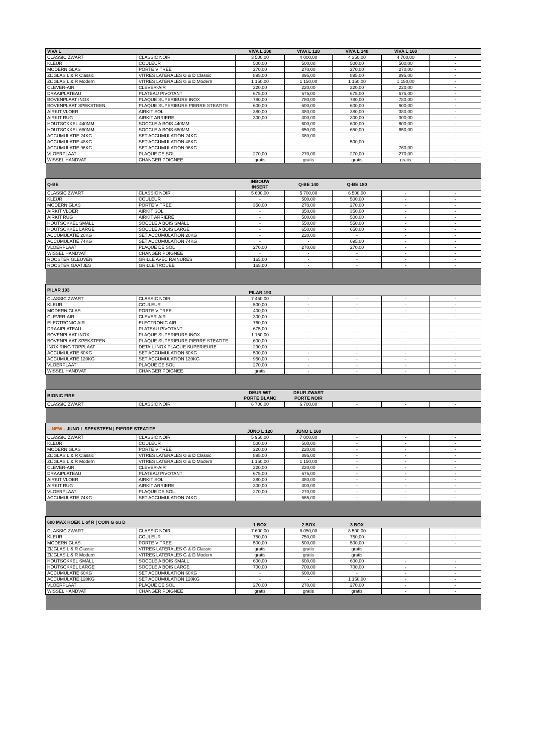| VIVA L | | VIVA L 100 | VIVA L 120 | VIVA L 140 | VIVA L 160 | |
| CLASSIC ZWART | CLASSIC NOIR | 3 500,00 | 4 000,00 | 4 350,00 | 4 700,00 | - |
| KLEUR | COULEUR | 500,00 | 500,00 | 500,00 | 500,00 | - |
| MODERN GLAS | PORTE VITREE | 270,00 | 270,00 | 270,00 | 270,00 | - |
| ZIJGLAS L & R Classic | VITRES LATERALES G & D Classic | 895,00 | 895,00 | 895,00 | 895,00 | - |
| ZIJGLAS L & R Modern | VITRES LATERALES G & D Modern | 1 150,00 | 1 150,00 | 1 150,00 | 1 150,00 | - |
| CLEVER-AIR | CLEVER-AIR | 220,00 | 220,00 | 220,00 | 220,00 | - |
| DRAAIPLATEAU | PLATEAU PIVOTANT | 675,00 | 675,00 | 675,00 | 675,00 | - |
| BOVENPLAAT INOX | PLAQUE SUPERIEURE INOX | 780,00 | 780,00 | 780,00 | 780,00 | - |
| BOVENPLAAT SPEKSTEEN | PLAQUE SUPERIEURE PIERRE STEATITE | 600,00 | 600,00 | 600,00 | 600,00 | - |
| AIRKIT VLOER | AIRKIT SOL | 380,00 | 380,00 | 380,00 | 380,00 | - |
| AIRKIT RUG | AIRKIT ARRIERE | 300,00 | 300,00 | 300,00 | 300,00 | - |
| HOUTSOKKEL 440MM | SOCCLE A BOIS 440MM | - | 600,00 | 600,00 | 600,00 | - |
| HOUTSOKKEL 680MM | SOCCLE A BOIS 680MM | - | 650,00 | 650,00 | 650,00 | - |
| ACCUMULATIE 24KG | SET ACCUMULATION 24KG | - | 380,00 | - | - | - |
| ACCUMULATIE 48KG | SET ACCUMULATION 48KG | - | - | 500,00 | - | - |
| ACCUMULATIE 96KG | SET ACCUMULATION 96KG | - | - | - | 760,00 | - |
| VLOERPLAAT | PLAQUE DE SOL | 270,00 | 270,00 | 270,00 | 270,00 | - |
| WISSEL HANDVAT | CHANGER POIGNEE | gratis | gratis | gratis | gratis | - |
| Q-BE | | INBOUW INSERT | Q-BE 140 | Q-BE 180 | | |
| CLASSIC ZWART | CLASSIC NOIR | 5 600,00 | 5 700,00 | 6 500,00 | - | - |
| KLEUR | COULEUR | - | 500,00 | 500,00 | - | - |
| MODERN GLAS | PORTE VITREE | 350,00 | 270,00 | 270,00 | - | - |
| AIRKIT VLOER | AIRKIT SOL | - | 350,00 | 350,00 | - | - |
| AIRKIT RUG | AIRKIT ARRIERE | - | 500,00 | 500,00 | - | - |
| HOUTSOKKEL SMALL | SOCCLE A BOIS SMALL | - | 550,00 | 550,00 | - | - |
| HOUTSOKKEL LARGE | SOCCLE A BOIS LARGE | - | 650,00 | 650,00 | - | - |
| ACCUMULATIE 20KG | SET ACCUMULATION 20KG | - | 220,00 | - | - | - |
| ACCUMULATIE 74KG | SET ACCUMULATION 74KG | - | - | 695,00 | - | - |
| VLOERPLAAT | PLAQUE DE SOL | 270,00 | 270,00 | 270,00 | - | - |
| WISSEL HANDVAT | CHANGER POIGNEE | - | - | - | - | - |
| ROOSTER GLEUVEN | GRILLE AVEC RAINURES | 165,00 | - | - | - | - |
| ROOSTER GAATJES | GRILLE TROUEE | 165,00 | - | - | - | - |
| PILAR 193 | | PILAR 193 | | | | |
| CLASSIC ZWART | CLASSIC NOIR | 7 450,00 | - | - | - | - |
| KLEUR | COULEUR | 500,00 | - | - | - | - |
| MODERN GLAS | PORTE VITREE | 400,00 | - | - | - | - |
| CLEVER-AIR | CLEVER-AIR | 300,00 | - | - | - | - |
| ELECTRONIC AIR | ELECTRONIC AIR | 760,00 | - | - | - | - |
| DRAAIPLATEAU | PLATEAU PIVOTANT | 675,00 | - | - | - | - |
| BOVENPLAAT INOX | PLAQUE SUPERIEURE INOX | 1 150,00 | - | - | - | - |
| BOVENPLAAT SPEKSTEEN | PLAQUE SUPERIEURE PIERRE STEATITE | 600,00 | - | - | - | - |
| INOX RING TOPPLAAT | DETAIL INOX PLAQUE SUPERIEURE | 290,00 | - | - | - | - |
| ACCUMULATIE 60KG | SET ACCUMULATION 60KG | 500,00 | - | - | - | - |
| ACCUMULATIE 120KG | SET ACCUMULATION 120KG | 950,00 | - | - | - | - |
| VLOERPLAAT | PLAQUE DE SOL | 270,00 | - | - | - | - |
| WISSEL HANDVAT | CHANGER POIGNEE | gratis | - | - | - | - |
| BIONIC FIRE | | DEUR WIT PORTE BLANC | DEUR ZWART PORTE NOIR | | | |
| CLASSIC ZWART | CLASSIC NOIR | 6 700,00 | 6 700,00 | - | - | - |
| …NEW… JUNO L SPEKSTEEN / PIERRE STEATITE | | JUNO L 120 | JUNO L 160 | | | |
| CLASSIC ZWART | CLASSIC NOIR | 5 950,00 | 7 000,00 | - | - | - |
| KLEUR | COULEUR | 500,00 | 500,00 | - | - | - |
| MODERN GLAS | PORTE VITREE | 220,00 | 220,00 | - | - | - |
| ZIJGLAS L & R Classic | VITRES LATERALES G & D Classic | 895,00 | 895,00 | - | - | - |
| ZIJGLAS L & R Modern | VITRES LATERALES G & D Modern | 1 150,00 | 1 150,00 | - | - | - |
| CLEVER-AIR | CLEVER-AIR | 220,00 | 220,00 | - | - | - |
| DRAAIPLATEAU | PLATEAU PIVOTANT | 675,00 | 675,00 | - | - | - |
| AIRKIT VLOER | AIRKIT SOL | 380,00 | 380,00 | - | - | - |
| AIRKIT RUG | AIRKIT ARRIERE | 300,00 | 300,00 | - | - | - |
| VLOERPLAAT | PLAQUE DE SOL | 270,00 | 270,00 | - | - | - |
| ACCUMULATIE 74KG | SET ACCUMULATION 74KG | - | 665,00 | - | - | - |
| 600 MAX HOEK L of R / COIN G ou D | | 1 BOX | 2 BOX | 3 BOX | | |
| CLASSIC ZWART | CLASSIC NOIR | 7 600,00 | 8 050,00 | 8 500,00 | - | - |
| KLEUR | COULEUR | 750,00 | 750,00 | 750,00 | - | - |
| MODERN GLAS | PORTE VITREE | 500,00 | 500,00 | 500,00 | - | - |
| ZIJGLAS L & R Classic | VITRES LATERALES G & D Classic | gratis | gratis | gratis | | |
| ZIJGLAS L & R Modern | VITRES LATERALES G & D Modern | gratis | gratis | gratis | | |
| HOUTSOKKEL SMALL | SOCCLE A BOIS SMALL | 600,00 | 600,00 | 600,00 | - | - |
| HOUTSOKKEL LARGE | SOCCLE A BOIS LARGE | 700,00 | 700,00 | 700,00 | - | - |
| ACCUMULATIE 60KG | SET ACCUMULATION 60KG | - | 600,00 | - | - | - |
| ACCUMULATIE 120KG | SET ACCUMULATION 120KG | - | - | 1 150,00 | - | - |
| VLOERPLAAT | PLAQUE DE SOL | 270,00 | 270,00 | 270,00 | - | - |
| WISSEL HANDVAT | CHANGER POIGNEE | gratis | gratis | gratis | - | - |